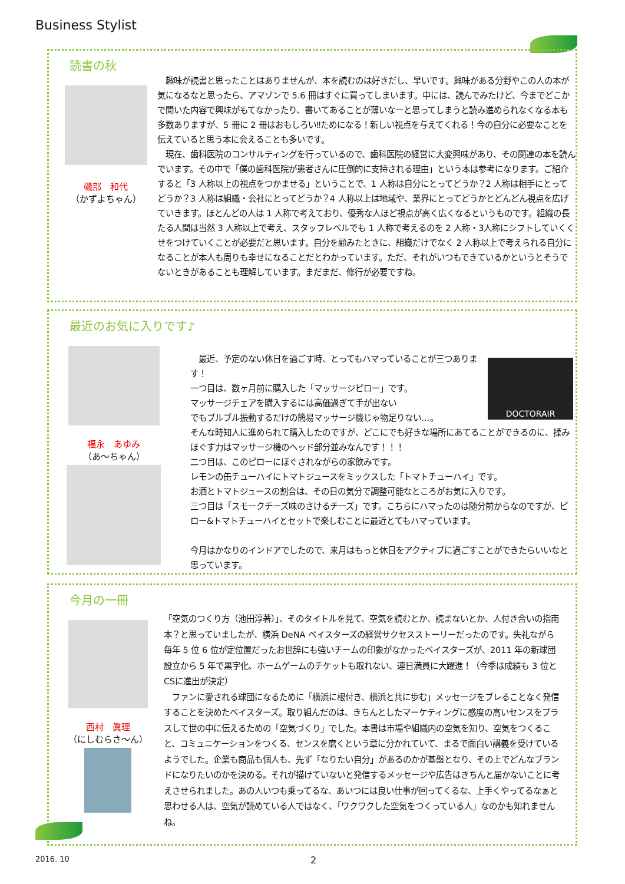Business Stylist
読書の秋
磯部　和代
（かずよちゃん）
　趣味が読書と思ったことはありませんが、本を読むのは好きだし、早いです。興味がある分野やこの人の本が気になるなと思ったら、アマゾンで 5.6 冊はすぐに買ってしまいます。中には、読んでみたけど、今までどこかで聞いた内容で興味がもてなかったり、書いてあることが薄いなーと思ってしまうと読み進められなくなる本も多数ありますが、5 冊に 2 冊はおもしろい‼ためになる！新しい視点を与えてくれる！今の自分に必要なことを伝えていると思う本に会えることも多いです。
　現在、歯科医院のコンサルティングを行っているので、歯科医院の経営に大変興味があり、その関連の本を読んでいます。その中で「僕の歯科医院が患者さんに圧倒的に支持される理由」という本は参考になります。ご紹介すると「3 人称以上の視点をつかませる」ということで、1 人称は自分にとってどうか？2 人称は相手にとってどうか？3 人称は組織・会社にとってどうか？4 人称以上は地域や、業界にとってどうかとどんどん視点を広げていきます。ほとんどの人は 1 人称で考えており、優秀な人ほど視点が高く広くなるというものです。組織の長たる人間は当然 3 人称以上で考え、スタッフレベルでも 1 人称で考えるのを 2 人称・3人称にシフトしていくくせをつけていくことが必要だと思います。自分を顧みたときに、組織だけでなく 2 人称以上で考えられる自分になることが本人も周りも幸せになることだとわかっています。ただ、それがいつもできているかというとそうでないときがあることも理解しています。まだまだ、修行が必要ですね。
最近のお気に入りです♪
福永　あゆみ
（あ～ちゃん）
DOCTORAIR
　最近、予定のない休日を過ごす時、とってもハマっていることが三つあります！
一つ目は、数ヶ月前に購入した「マッサージピロー」です。
マッサージチェアを購入するには高価過ぎて手が出ない
でもブルブル振動するだけの簡易マッサージ機じゃ物足りない…。
そんな時知人に進められて購入したのですが、どこにでも好きな場所にあてることができるのに、揉みほぐす力はマッサージ機のヘッド部分並みなんです！！！
二つ目は、このピローにほぐされながらの家飲みです。
レモンの缶チューハイにトマトジュースをミックスした「トマトチューハイ」です。
お酒とトマトジュースの割合は、その日の気分で調整可能なところがお気に入りです。
三つ目は「スモークチーズ味のさけるチーズ」です。こちらにハマったのは随分前からなのですが、ピロー&トマトチューハイとセットで楽しむことに最近とてもハマっています。
今月はかなりのインドアでしたので、来月はもっと休日をアクティブに過ごすことができたらいいなと思っています。
今月の一冊
西村　眞理
（にしむらさ～ん）
「空気のつくり方（池田淳著）」、そのタイトルを見て、空気を読むとか、読まないとか、人付き合いの指南本？と思っていましたが、横浜 DeNA ベイスターズの経営サクセスストーリーだったのです。失礼ながら毎年 5 位 6 位が定位置だったお世辞にも強いチームの印象がなかったベイスターズが、2011 年の新球団設立から 5 年で黒字化、ホームゲームのチケットも取れない、連日満員に大躍進！（今季は成績も 3 位とCSに進出が決定）
　ファンに愛される球団になるために「横浜に根付き、横浜と共に歩む」メッセージをブレることなく発信することを決めたベイスターズ。取り組んだのは、きちんとしたマーケティングに感度の高いセンスをプラスして世の中に伝えるための「空気づくり」でした。本書は市場や組織内の空気を知り、空気をつくること、コミュニケーションをつくる、センスを磨くという章に分かれていて、まるで面白い講義を受けているようでした。企業も商品も個人も、先ず「なりたい自分」があるのかが基盤となり、その上でどんなブランドになりたいのかを決める。それが描けていないと発信するメッセージや広告はきちんと届かないことに考えさせられました。あの人いつも乗ってるな、あいつには良い仕事が回ってくるな、上手くやってるなぁと思わせる人は、空気が読めている人ではなく、「ワクワクした空気をつくっている人」なのかも知れませんね。
2016. 10 2